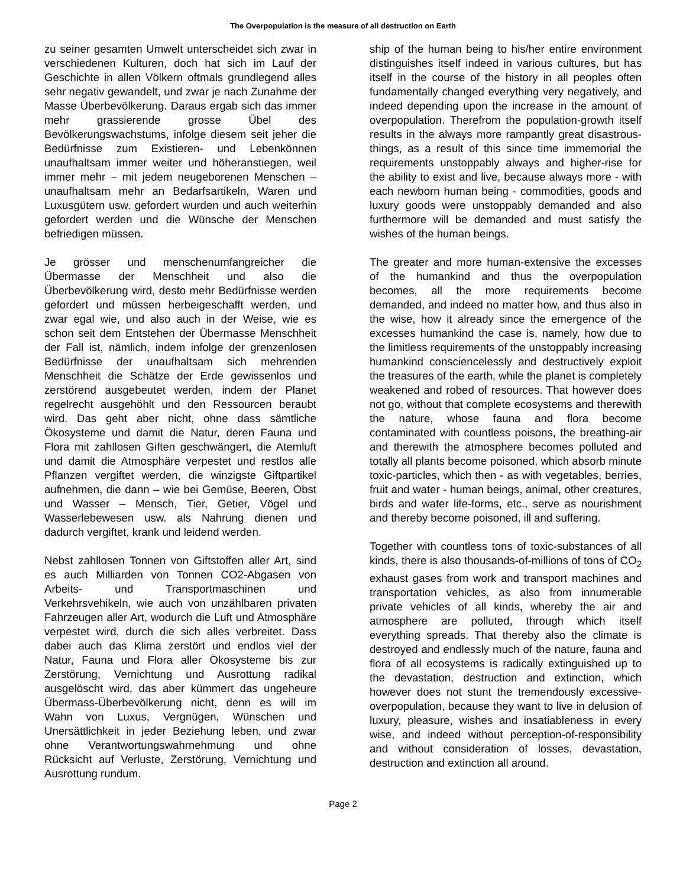The Overpopulation is the measure of all destruction on Earth
zu seiner gesamten Umwelt unterscheidet sich zwar in verschiedenen Kulturen, doch hat sich im Lauf der Geschichte in allen Völkern oftmals grundlegend alles sehr negativ gewandelt, und zwar je nach Zunahme der Masse Überbevölkerung. Daraus ergab sich das immer mehr grassierende grosse Übel des Bevölkerungswachstums, infolge diesem seit jeher die Bedürfnisse zum Existieren- und Lebenkönnen unaufhaltsam immer weiter und höheranstiegen, weil immer mehr – mit jedem neugeborenen Menschen – unaufhaltsam mehr an Bedarfsartikeln, Waren und Luxusgütern usw. gefordert wurden und auch weiterhin gefordert werden und die Wünsche der Menschen befriedigen müssen.
Je grösser und menschenumfangreicher die Übermasse der Menschheit und also die Überbevölkerung wird, desto mehr Bedürfnisse werden gefordert und müssen herbeigeschafft werden, und zwar egal wie, und also auch in der Weise, wie es schon seit dem Entstehen der Übermasse Menschheit der Fall ist, nämlich, indem infolge der grenzenlosen Bedürfnisse der unaufhaltsam sich mehrenden Menschheit die Schätze der Erde gewissenlos und zerstörend ausgebeutet werden, indem der Planet regelrecht ausgehöhlt und den Ressourcen beraubt wird. Das geht aber nicht, ohne dass sämtliche Ökosysteme und damit die Natur, deren Fauna und Flora mit zahllosen Giften geschwängert, die Atemluft und damit die Atmosphäre verpestet und restlos alle Pflanzen vergiftet werden, die winzigste Giftpartikel aufnehmen, die dann – wie bei Gemüse, Beeren, Obst und Wasser – Mensch, Tier, Getier, Vögel und Wasserlebewesen usw. als Nahrung dienen und dadurch vergiftet, krank und leidend werden.
Nebst zahllosen Tonnen von Giftstoffen aller Art, sind es auch Milliarden von Tonnen CO2-Abgasen von Arbeits- und Transportmaschinen und Verkehrsvehikeln, wie auch von unzählbaren privaten Fahrzeugen aller Art, wodurch die Luft und Atmosphäre verpestet wird, durch die sich alles verbreitet. Dass dabei auch das Klima zerstört und endlos viel der Natur, Fauna und Flora aller Ökosysteme bis zur Zerstörung, Vernichtung und Ausrottung radikal ausgelöscht wird, das aber kümmert das ungeheure Übermass-Überbevölkerung nicht, denn es will im Wahn von Luxus, Vergnügen, Wünschen und Unersättlichkeit in jeder Beziehung leben, und zwar ohne Verantwortungswahrnehmung und ohne Rücksicht auf Verluste, Zerstörung, Vernichtung und Ausrottung rundum.
ship of the human being to his/her entire environment distinguishes itself indeed in various cultures, but has itself in the course of the history in all peoples often fundamentally changed everything very negatively, and indeed depending upon the increase in the amount of overpopulation. Therefrom the population-growth itself results in the always more rampantly great disastrous-things, as a result of this since time immemorial the requirements unstoppably always and higher-rise for the ability to exist and live, because always more - with each newborn human being - commodities, goods and luxury goods were unstoppably demanded and also furthermore will be demanded and must satisfy the wishes of the human beings.
The greater and more human-extensive the excesses of the humankind and thus the overpopulation becomes, all the more requirements become demanded, and indeed no matter how, and thus also in the wise, how it already since the emergence of the excesses humankind the case is, namely, how due to the limitless requirements of the unstoppably increasing humankind consciencelessly and destructively exploit the treasures of the earth, while the planet is completely weakened and robed of resources. That however does not go, without that complete ecosystems and therewith the nature, whose fauna and flora become contaminated with countless poisons, the breathing-air and therewith the atmosphere becomes polluted and totally all plants become poisoned, which absorb minute toxic-particles, which then - as with vegetables, berries, fruit and water - human beings, animal, other creatures, birds and water life-forms, etc., serve as nourishment and thereby become poisoned, ill and suffering.
Together with countless tons of toxic-substances of all kinds, there is also thousands-of-millions of tons of CO<sub>2</sub> exhaust gases from work and transport machines and transportation vehicles, as also from innumerable private vehicles of all kinds, whereby the air and atmosphere are polluted, through which itself everything spreads. That thereby also the climate is destroyed and endlessly much of the nature, fauna and flora of all ecosystems is radically extinguished up to the devastation, destruction and extinction, which however does not stunt the tremendously excessive-overpopulation, because they want to live in delusion of luxury, pleasure, wishes and insatiableness in every wise, and indeed without perception-of-responsibility and without consideration of losses, devastation, destruction and extinction all around.
Page 2